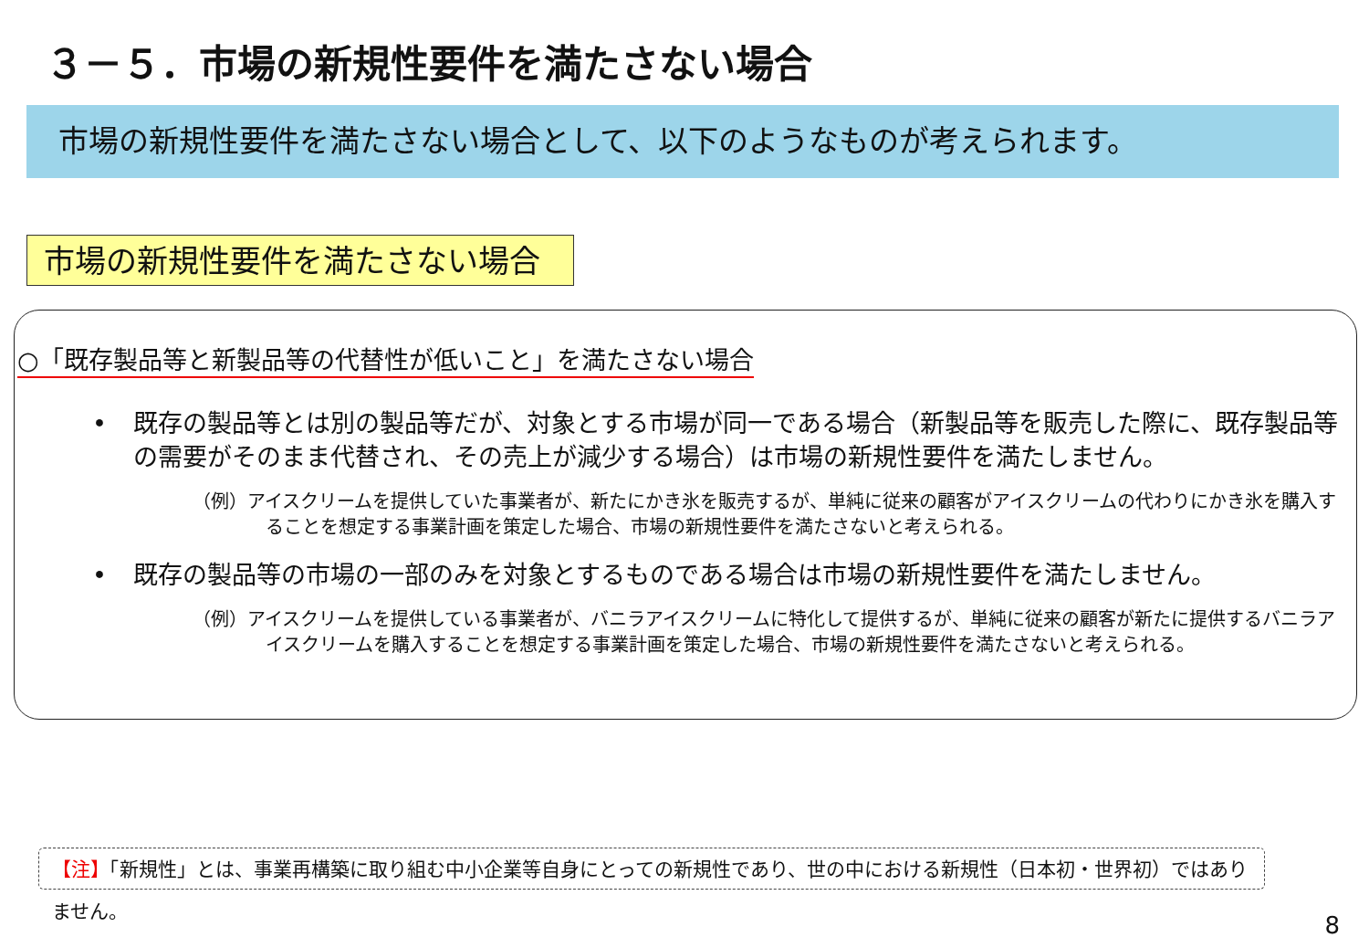３－５．市場の新規性要件を満たさない場合
市場の新規性要件を満たさない場合として、以下のようなものが考えられます。
市場の新規性要件を満たさない場合
○「既存製品等と新製品等の代替性が低いこと」を満たさない場合
• 既存の製品等とは別の製品等だが、対象とする市場が同一である場合（新製品等を販売した際に、既存製品等の需要がそのまま代替され、その売上が減少する場合）は市場の新規性要件を満たしません。
（例）アイスクリームを提供していた事業者が、新たにかき氷を販売するが、単純に従来の顧客がアイスクリームの代わりにかき氷を購入することを想定する事業計画を策定した場合、市場の新規性要件を満たさないと考えられる。
• 既存の製品等の市場の一部のみを対象とするものである場合は市場の新規性要件を満たしません。
（例）アイスクリームを提供している事業者が、バニラアイスクリームに特化して提供するが、単純に従来の顧客が新たに提供するバニラアイスクリームを購入することを想定する事業計画を策定した場合、市場の新規性要件を満たさないと考えられる。
【注】「新規性」とは、事業再構築に取り組む中小企業等自身にとっての新規性であり、世の中における新規性（日本初・世界初）ではありません。
8